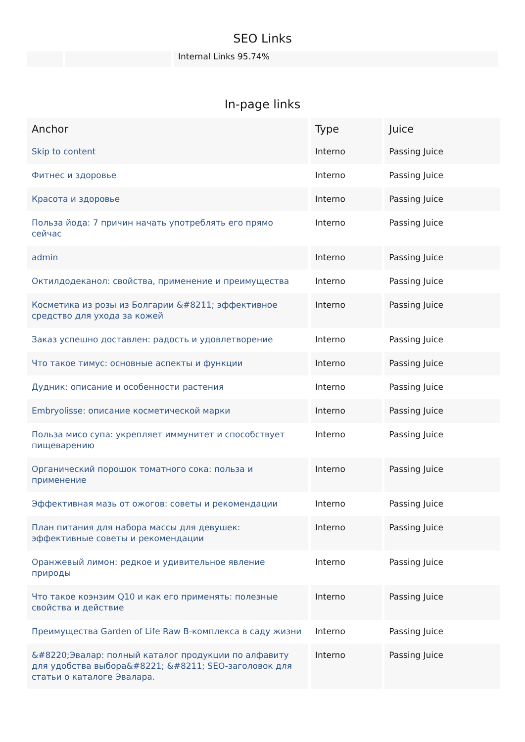SEO Links
Internal Links 95.74%
In-page links
| Anchor | Type | Juice |
| --- | --- | --- |
| Skip to content | Interno | Passing Juice |
| Фитнес и здоровье | Interno | Passing Juice |
| Красота и здоровье | Interno | Passing Juice |
| Польза йода: 7 причин начать употреблять его прямо сейчас | Interno | Passing Juice |
| admin | Interno | Passing Juice |
| Октилдодеканол: свойства, применение и преимущества | Interno | Passing Juice |
| Косметика из розы из Болгарии &#8211; эффективное средство для ухода за кожей | Interno | Passing Juice |
| Заказ успешно доставлен: радость и удовлетворение | Interno | Passing Juice |
| Что такое тимус: основные аспекты и функции | Interno | Passing Juice |
| Дудник: описание и особенности растения | Interno | Passing Juice |
| Embryolisse: описание косметической марки | Interno | Passing Juice |
| Польза мисо супа: укрепляет иммунитет и способствует пищеварению | Interno | Passing Juice |
| Органический порошок томатного сока: польза и применение | Interno | Passing Juice |
| Эффективная мазь от ожогов: советы и рекомендации | Interno | Passing Juice |
| План питания для набора массы для девушек: эффективные советы и рекомендации | Interno | Passing Juice |
| Оранжевый лимон: редкое и удивительное явление природы | Interno | Passing Juice |
| Что такое коэнзим Q10 и как его применять: полезные свойства и действие | Interno | Passing Juice |
| Преимущества Garden of Life Raw B-комплекса в саду жизни | Interno | Passing Juice |
| &#8220;Эвалар: полный каталог продукции по алфавиту для удобства выбора&#8221; &#8211; SEO-заголовок для статьи о каталоге Эвалара. | Interno | Passing Juice |